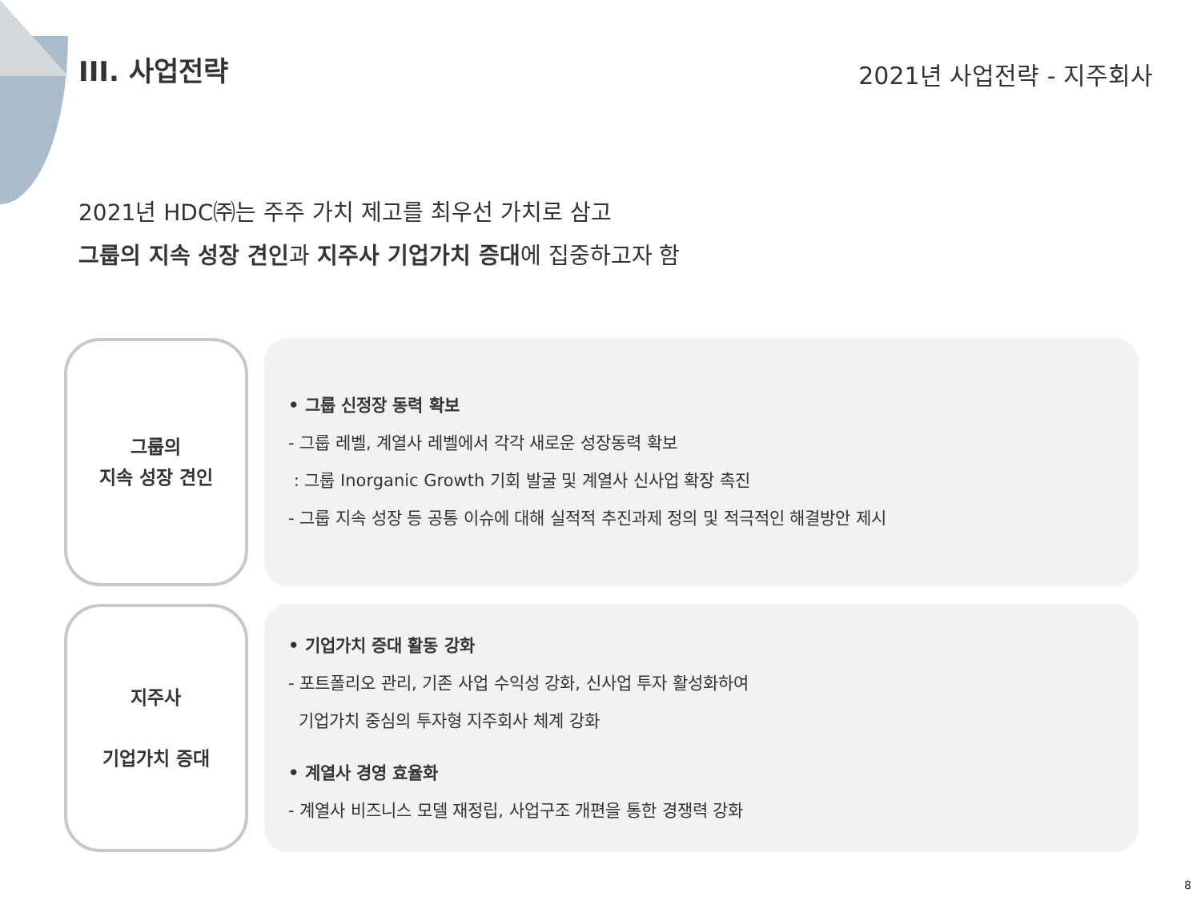III. 사업전략
2021년 사업전략 - 지주회사
2021년 HDC㈜는 주주 가치 제고를 최우선 가치로 삼고
그룹의 지속 성장 견인과 지주사 기업가치 증대에 집중하고자 함
그룹의
지속 성장 견인
• 그룹 신정장 동력 확보
- 그룹 레벨, 계열사 레벨에서 각각 새로운 성장동력 확보
: 그룹 Inorganic Growth 기회 발굴 및 계열사 신사업 확장 촉진
- 그룹 지속 성장 등 공통 이슈에 대해 실적적 추진과제 정의 및 적극적인 해결방안 제시
지주사
기업가치 증대
• 기업가치 증대 활동 강화
- 포트폴리오 관리, 기존 사업 수익성 강화, 신사업 투자 활성화하여
기업가치 중심의 투자형 지주회사 체계 강화
• 계열사 경영 효율화
- 계열사 비즈니스 모델 재정립, 사업구조 개편을 통한 경쟁력 강화
8